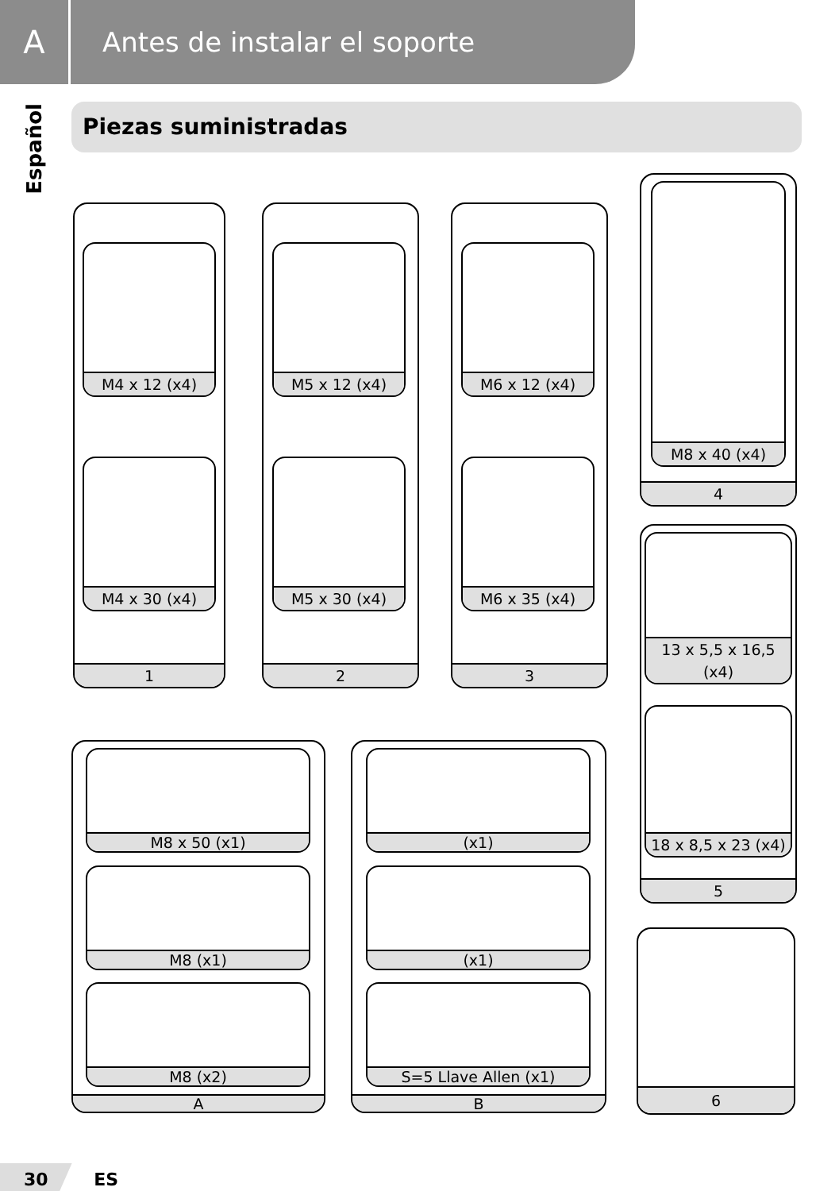A
Antes de instalar el soporte
Español
Piezas suministradas
1
M4 x 12 (x4)
M4 x 30 (x4)
2
M5 x 12 (x4)
M5 x 30 (x4)
3
M6 x 12 (x4)
M6 x 35 (x4)
4
M8 x 40 (x4)
5
13 x 5,5 x 16,5 (x4)
18 x 8,5 x 23 (x4)
A
M8 x 50 (x1)
M8 (x1)
M8 (x2)
B
(x1)
(x1)
S=5 Llave Allen (x1)
6
30 ES